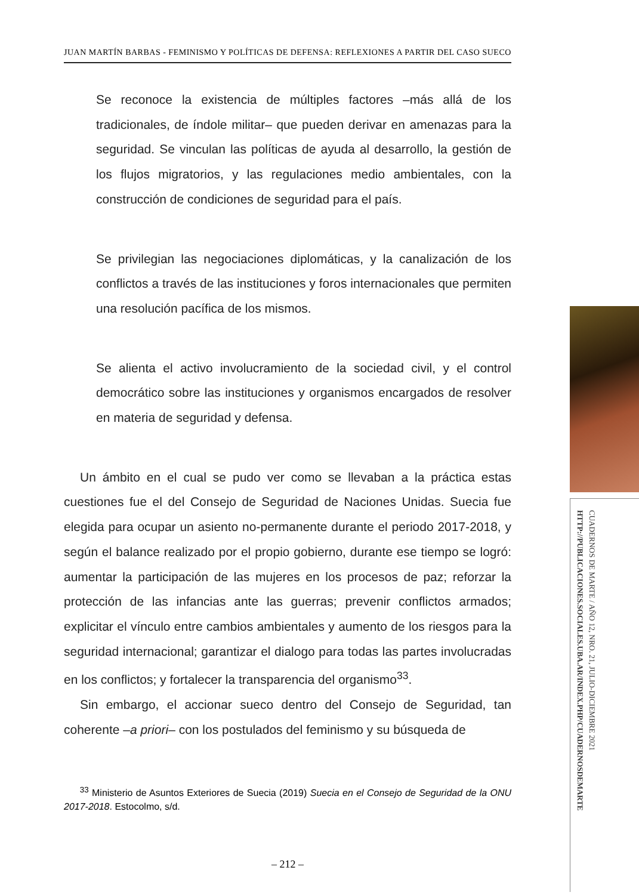JUAN MARTÍN BARBAS - FEMINISMO Y POLÍTICAS DE DEFENSA: REFLEXIONES A PARTIR DEL CASO SUECO
Se reconoce la existencia de múltiples factores –más allá de los tradicionales, de índole militar– que pueden derivar en amenazas para la seguridad. Se vinculan las políticas de ayuda al desarrollo, la gestión de los flujos migratorios, y las regulaciones medio ambientales, con la construcción de condiciones de seguridad para el país.
Se privilegian las negociaciones diplomáticas, y la canalización de los conflictos a través de las instituciones y foros internacionales que permiten una resolución pacífica de los mismos.
Se alienta el activo involucramiento de la sociedad civil, y el control democrático sobre las instituciones y organismos encargados de resolver en materia de seguridad y defensa.
Un ámbito en el cual se pudo ver como se llevaban a la práctica estas cuestiones fue el del Consejo de Seguridad de Naciones Unidas. Suecia fue elegida para ocupar un asiento no-permanente durante el periodo 2017-2018, y según el balance realizado por el propio gobierno, durante ese tiempo se logró: aumentar la participación de las mujeres en los procesos de paz; reforzar la protección de las infancias ante las guerras; prevenir conflictos armados; explicitar el vínculo entre cambios ambientales y aumento de los riesgos para la seguridad internacional; garantizar el dialogo para todas las partes involucradas en los conflictos; y fortalecer la transparencia del organismo<sup>33</sup>.
Sin embargo, el accionar sueco dentro del Consejo de Seguridad, tan coherente –a priori– con los postulados del feminismo y su búsqueda de
<sup>33</sup> Ministerio de Asuntos Exteriores de Suecia (2019) Suecia en el Consejo de Seguridad de la ONU 2017-2018. Estocolmo, s/d.
– 212 –
CUADERNOS DE MARTE / AÑO 12, NRO. 21, JULIO-DICIEMBRE 2021
HTTP://PUBLICACIONES.SOCIALES.UBA.AR/INDEX.PHP/CUADERNOSDEMARTE